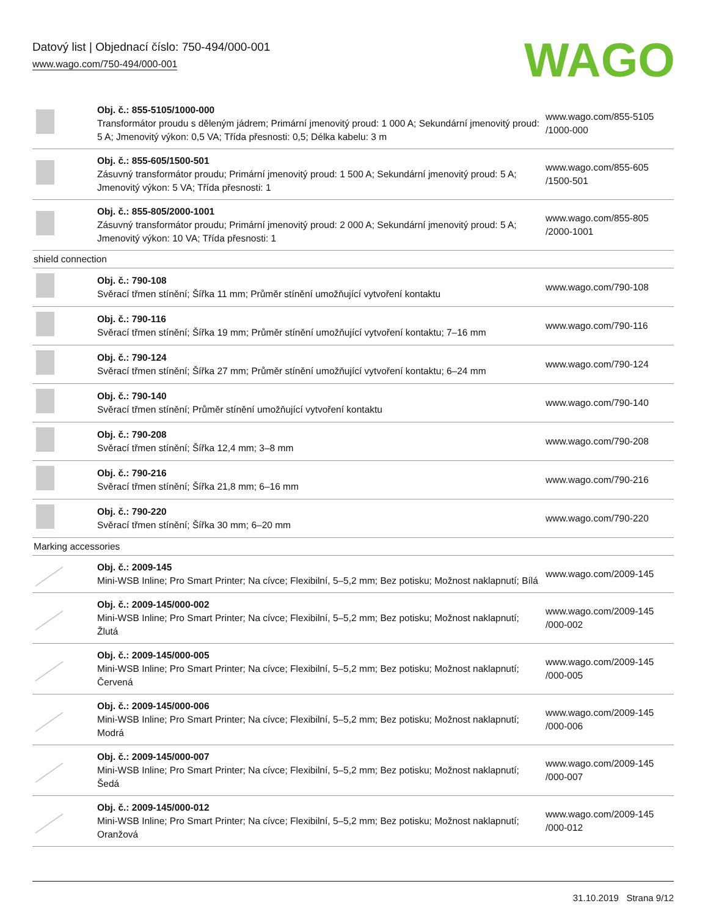Datový list | Objednací číslo: 750-494/000-001
www.wago.com/750-494/000-001
WAGO
| | Obj. č.: 855-5105/1000-000 Transformátor proudu s děleným jádrem; Primární jmenovitý proud: 1 000 A; Sekundární jmenovitý proud: 5 A; Jmenovitý výkon: 0,5 VA; Třída přesnosti: 0,5; Délka kabelu: 3 m | www.wago.com/855-5105 /1000-000 |
| | Obj. č.: 855-605/1500-501 Zásuvný transformátor proudu; Primární jmenovitý proud: 1 500 A; Sekundární jmenovitý proud: 5 A; Jmenovitý výkon: 5 VA; Třída přesnosti: 1 | www.wago.com/855-605 /1500-501 |
| | Obj. č.: 855-805/2000-1001 Zásuvný transformátor proudu; Primární jmenovitý proud: 2 000 A; Sekundární jmenovitý proud: 5 A; Jmenovitý výkon: 10 VA; Třída přesnosti: 1 | www.wago.com/855-805 /2000-1001 |
| shield connection | | |
| | Obj. č.: 790-108 Svěrací třmen stínění; Šířka 11 mm; Průměr stínění umožňující vytvoření kontaktu | www.wago.com/790-108 |
| | Obj. č.: 790-116 Svěrací třmen stínění; Šířka 19 mm; Průměr stínění umožňující vytvoření kontaktu; 7–16 mm | www.wago.com/790-116 |
| | Obj. č.: 790-124 Svěrací třmen stínění; Šířka 27 mm; Průměr stínění umožňující vytvoření kontaktu; 6–24 mm | www.wago.com/790-124 |
| | Obj. č.: 790-140 Svěrací třmen stínění; Průměr stínění umožňující vytvoření kontaktu | www.wago.com/790-140 |
| | Obj. č.: 790-208 Svěrací třmen stínění; Šířka 12,4 mm; 3–8 mm | www.wago.com/790-208 |
| | Obj. č.: 790-216 Svěrací třmen stínění; Šířka 21,8 mm; 6–16 mm | www.wago.com/790-216 |
| | Obj. č.: 790-220 Svěrací třmen stínění; Šířka 30 mm; 6–20 mm | www.wago.com/790-220 |
| Marking accessories | | |
| | Obj. č.: 2009-145 Mini-WSB Inline; Pro Smart Printer; Na cívce; Flexibilní, 5–5,2 mm; Bez potisku; Možnost naklapnutí; Bílá | www.wago.com/2009-145 |
| | Obj. č.: 2009-145/000-002 Mini-WSB Inline; Pro Smart Printer; Na cívce; Flexibilní, 5–5,2 mm; Bez potisku; Možnost naklapnutí; Žlutá | www.wago.com/2009-145 /000-002 |
| | Obj. č.: 2009-145/000-005 Mini-WSB Inline; Pro Smart Printer; Na cívce; Flexibilní, 5–5,2 mm; Bez potisku; Možnost naklapnutí; Červená | www.wago.com/2009-145 /000-005 |
| | Obj. č.: 2009-145/000-006 Mini-WSB Inline; Pro Smart Printer; Na cívce; Flexibilní, 5–5,2 mm; Bez potisku; Možnost naklapnutí; Modrá | www.wago.com/2009-145 /000-006 |
| | Obj. č.: 2009-145/000-007 Mini-WSB Inline; Pro Smart Printer; Na cívce; Flexibilní, 5–5,2 mm; Bez potisku; Možnost naklapnutí; Šedá | www.wago.com/2009-145 /000-007 |
| | Obj. č.: 2009-145/000-012 Mini-WSB Inline; Pro Smart Printer; Na cívce; Flexibilní, 5–5,2 mm; Bez potisku; Možnost naklapnutí; Oranžová | www.wago.com/2009-145 /000-012 |
31.10.2019 Strana 9/12